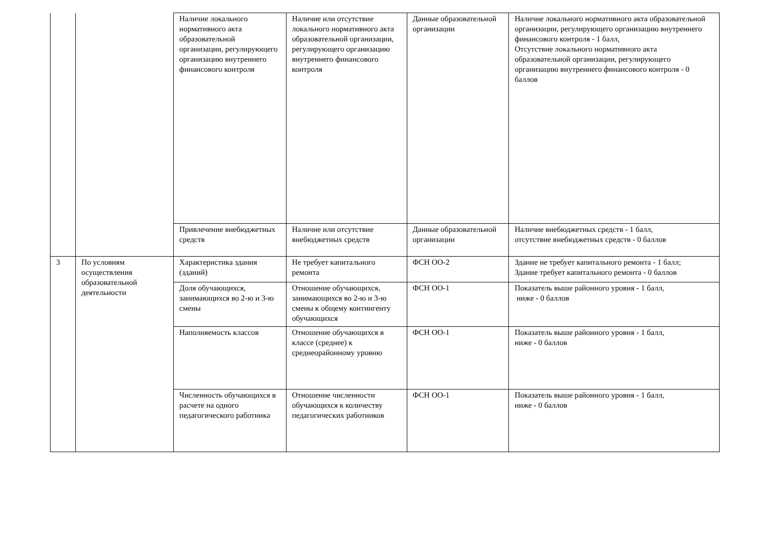| | | Наличие локального нормативного акта образовательной организации, регулирующего организацию внутреннего финансового контроля | Наличие или отсутствие локального нормативного акта образовательной организации, регулирующего организацию внутреннего финансового контроля | Данные образовательной организации | Наличие локального нормативного акта образовательной организации, регулирующего организацию внутреннего финансового контроля - 1 балл, Отсутствие локального нормативного акта образовательной организации, регулирующего организацию внутреннего финансового контроля - 0 баллов |
| | | Привлечение внебюджетных средств | Наличие или отсутствие внебюджетных средств | Данные образовательной организации | Наличие внебюджетных средств - 1 балл, отсутствие внебюджетных средств - 0 баллов |
| 3 | По условиям осуществления образовательной деятельности | Характеристика здания (зданий) | Не требует капитального ремонта | ФСН ОО-2 | Здание не требует капитального ремонта - 1 балл; Здание требует капитального ремонта - 0 баллов |
| | | Доля обучающихся, занимающихся во 2-ю и 3-ю смены | Отношение обучающихся, занимающихся во 2-ю и 3-ю смены к общему контингенту обучающихся | ФСН ОО-1 | Показатель выше районного уровня - 1 балл, ниже - 0 баллов |
| | | Наполняемость классов | Отношение обучающихся в классе (среднее) к среднеорайонному уровню | ФСН ОО-1 | Показатель выше районного уровня - 1 балл, ниже - 0 баллов |
| | | Численность обучающихся в расчете на одного педагогического работника | Отношение численности обучающихся к количеству педагогических работников | ФСН ОО-1 | Показатель выше районного уровня - 1 балл, ниже - 0 баллов |